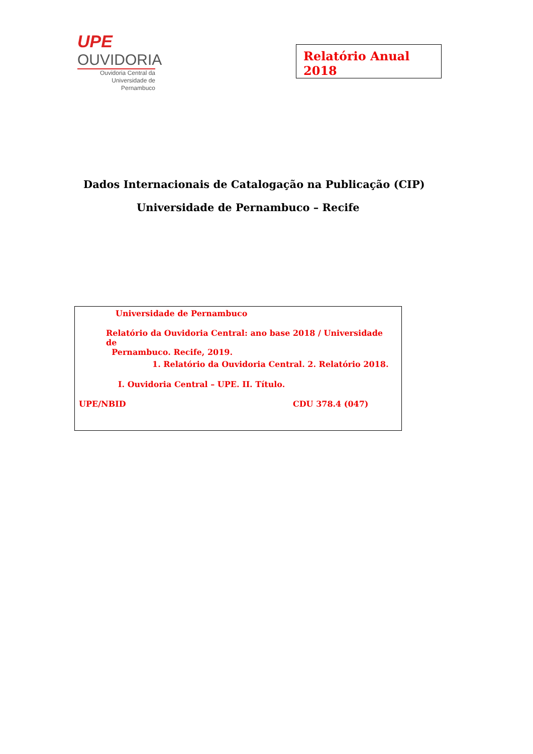UPE
OUVIDORIA
Ouvidoria Central da
Universidade de Pernambuco
Relatório Anual 2018
Dados Internacionais de Catalogação na Publicação (CIP)
Universidade de Pernambuco – Recife
Universidade de Pernambuco
Relatório da Ouvidoria Central: ano base 2018 / Universidade de
Pernambuco. Recife, 2019.
1. Relatório da Ouvidoria Central. 2. Relatório 2018.
I. Ouvidoria Central – UPE. II. Título.
UPE/NBID CDU 378.4 (047)